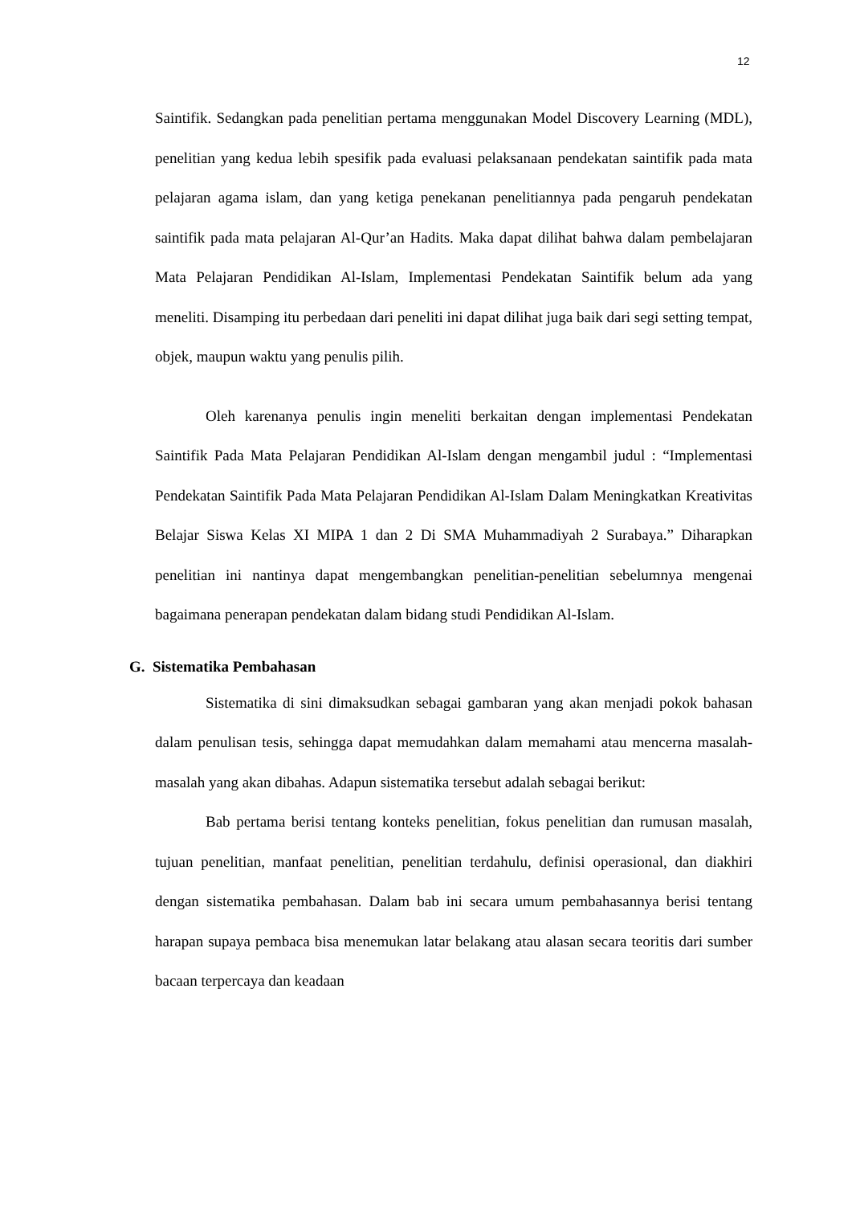12
Saintifik. Sedangkan pada penelitian pertama menggunakan Model Discovery Learning (MDL), penelitian yang kedua lebih spesifik pada evaluasi pelaksanaan pendekatan saintifik pada mata pelajaran agama islam, dan yang ketiga penekanan penelitiannya pada pengaruh pendekatan saintifik pada mata pelajaran Al-Qur’an Hadits. Maka dapat dilihat bahwa dalam pembelajaran Mata Pelajaran Pendidikan Al-Islam, Implementasi Pendekatan Saintifik belum ada yang meneliti. Disamping itu perbedaan dari peneliti ini dapat dilihat juga baik dari segi setting tempat, objek, maupun waktu yang penulis pilih.
Oleh karenanya penulis ingin meneliti berkaitan dengan implementasi Pendekatan Saintifik Pada Mata Pelajaran Pendidikan Al-Islam dengan mengambil judul : “Implementasi Pendekatan Saintifik Pada Mata Pelajaran Pendidikan Al-Islam Dalam Meningkatkan Kreativitas Belajar Siswa Kelas XI MIPA 1 dan 2 Di SMA Muhammadiyah 2 Surabaya.” Diharapkan penelitian ini nantinya dapat mengembangkan penelitian-penelitian sebelumnya mengenai bagaimana penerapan pendekatan dalam bidang studi Pendidikan Al-Islam.
G. Sistematika Pembahasan
Sistematika di sini dimaksudkan sebagai gambaran yang akan menjadi pokok bahasan dalam penulisan tesis, sehingga dapat memudahkan dalam memahami atau mencerna masalah-masalah yang akan dibahas. Adapun sistematika tersebut adalah sebagai berikut:
Bab pertama berisi tentang konteks penelitian, fokus penelitian dan rumusan masalah, tujuan penelitian, manfaat penelitian, penelitian terdahulu, definisi operasional, dan diakhiri dengan sistematika pembahasan. Dalam bab ini secara umum pembahasannya berisi tentang harapan supaya pembaca bisa menemukan latar belakang atau alasan secara teoritis dari sumber bacaan terpercaya dan keadaan